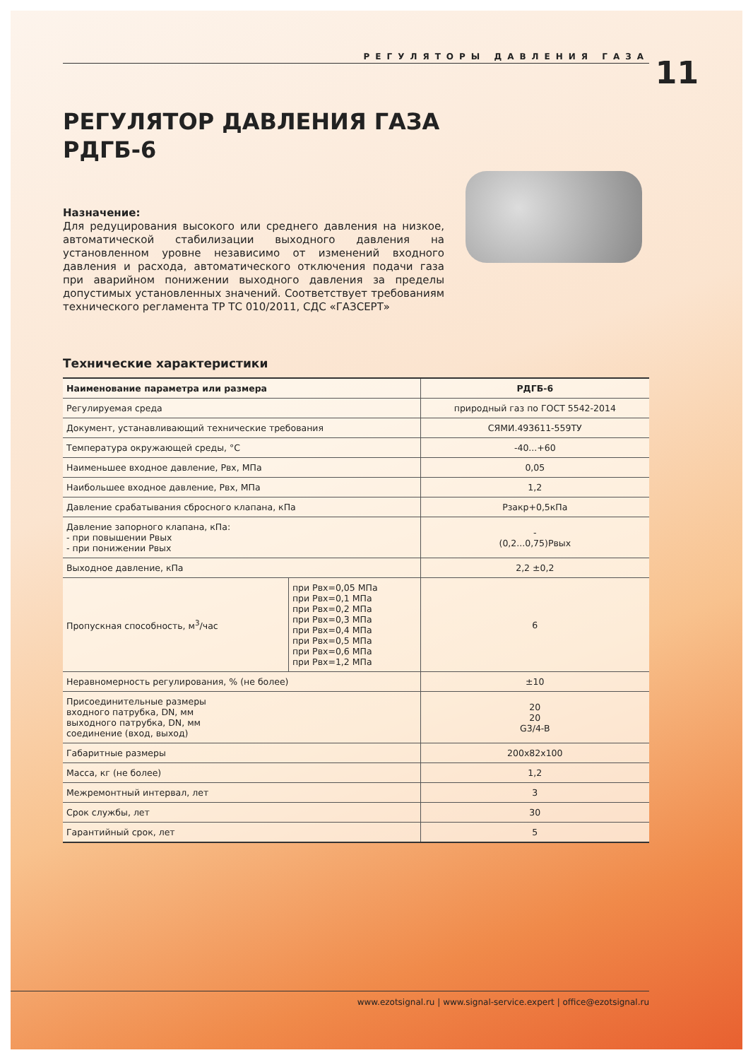РЕГУЛЯТОРЫ ДАВЛЕНИЯ ГАЗА
11
РЕГУЛЯТОР ДАВЛЕНИЯ ГАЗА
РДГБ-6
Назначение:
Для редуцирования высокого или среднего давления на низкое, автоматической стабилизации выходного давления на установленном уровне независимо от изменений входного давления и расхода, автоматического отключения подачи газа при аварийном понижении выходного давления за пределы допустимых установленных значений. Соответствует требованиям технического регламента ТР ТС 010/2011, СДС «ГАЗСЕРТ»
Технические характеристики
| Наименование параметра или размера | | РДГБ-6 |
| --- | --- | --- |
| Регулируемая среда | | природный газ по ГОСТ 5542-2014 |
| Документ, устанавливающий технические требования | | СЯМИ.493611-559ТУ |
| Температура окружающей среды, °С | | -40...+60 |
| Наименьшее входное давление, Рвх, МПа | | 0,05 |
| Наибольшее входное давление, Рвх, МПа | | 1,2 |
| Давление срабатывания сбросного клапана, кПа | | Рзакр+0,5кПа |
| Давление запорного клапана, кПа: - при повышении Рвых - при понижении Рвых | | - (0,2...0,75)Рвых |
| Выходное давление, кПа | | 2,2 ±0,2 |
| Пропускная способность, м<sup>3</sup>/час | при Рвх=0,05 МПа при Рвх=0,1 МПа при Рвх=0,2 МПа при Рвх=0,3 МПа при Рвх=0,4 МПа при Рвх=0,5 МПа при Рвх=0,6 МПа при Рвх=1,2 МПа | 6 |
| Неравномерность регулирования, % (не более) | | ±10 |
| Присоединительные размеры входного патрубка, DN, мм выходного патрубка, DN, мм соединение (вход, выход) | | 20 20 G3/4-B |
| Габаритные размеры | | 200x82x100 |
| Масса, кг (не более) | | 1,2 |
| Межремонтный интервал, лет | | 3 |
| Срок службы, лет | | 30 |
| Гарантийный срок, лет | | 5 |
www.ezotsignal.ru | www.signal-service.expert | office@ezotsignal.ru